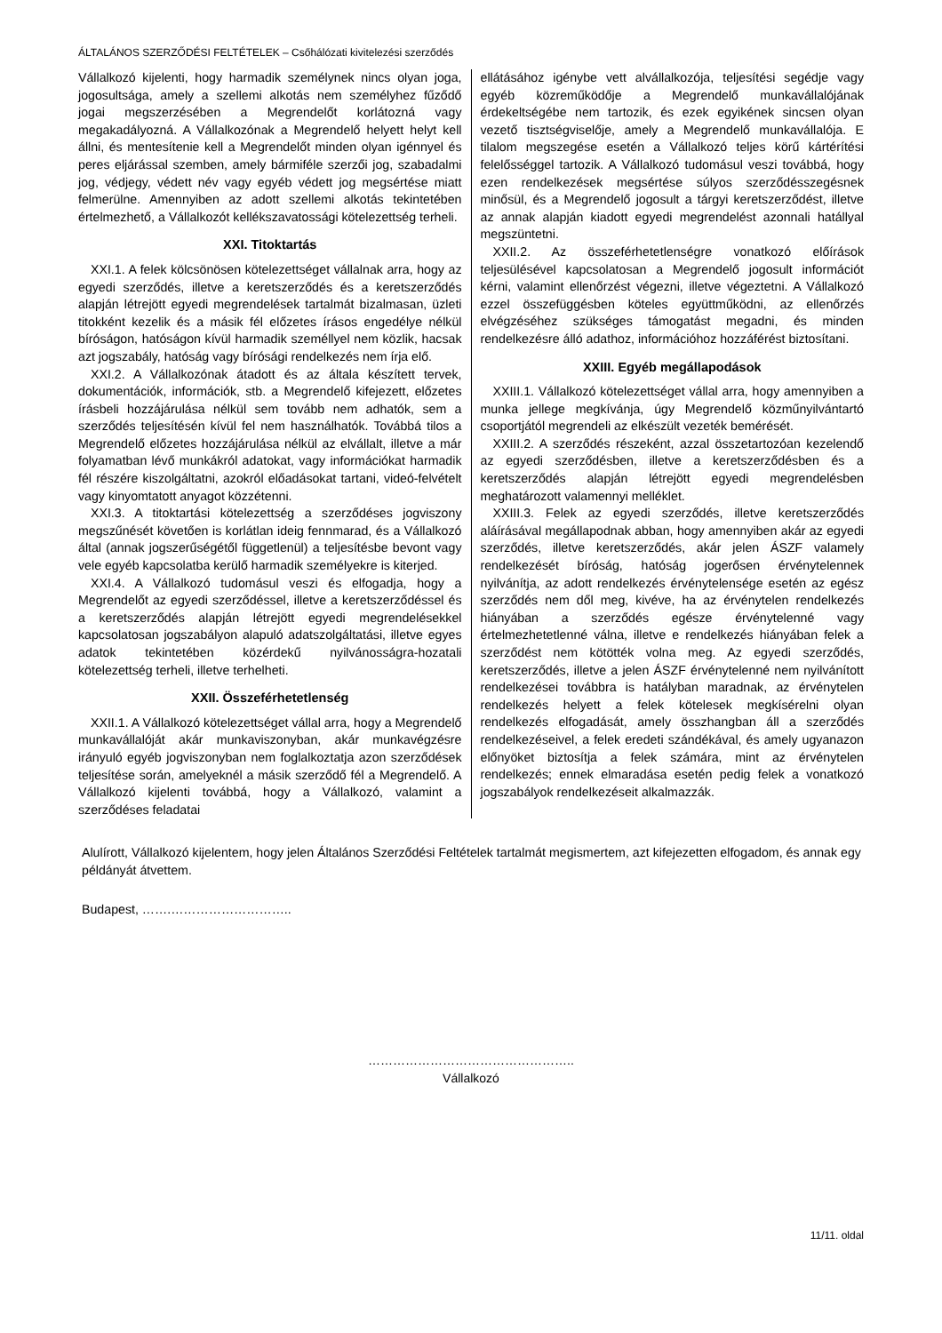ÁLTALÁNOS SZERZŐDÉSI FELTÉTELEK – Csőhálózati kivitelezési szerződés
Vállalkozó kijelenti, hogy harmadik személynek nincs olyan joga, jogosultsága, amely a szellemi alkotás nem személyhez fűződő jogai megszerzésében a Megrendelőt korlátozná vagy megakadályozná. A Vállalkozónak a Megrendelő helyett helyt kell állni, és mentesítenie kell a Megrendelőt minden olyan igénnyel és peres eljárással szemben, amely bármiféle szerzői jog, szabadalmi jog, védjegy, védett név vagy egyéb védett jog megsértése miatt felmerülne. Amennyiben az adott szellemi alkotás tekintetében értelmezhető, a Vállalkozót kellékszavatossági kötelezettség terheli.
XXI. Titoktartás
XXI.1. A felek kölcsönösen kötelezettséget vállalnak arra, hogy az egyedi szerződés, illetve a keretszerződés és a keretszerződés alapján létrejött egyedi megrendelések tartalmát bizalmasan, üzleti titokként kezelik és a másik fél előzetes írásos engedélye nélkül bíróságon, hatóságon kívül harmadik személlyel nem közlik, hacsak azt jogszabály, hatóság vagy bírósági rendelkezés nem írja elő.
XXI.2. A Vállalkozónak átadott és az általa készített tervek, dokumentációk, információk, stb. a Megrendelő kifejezett, előzetes írásbeli hozzájárulása nélkül sem tovább nem adhatók, sem a szerződés teljesítésén kívül fel nem használhatók. Továbbá tilos a Megrendelő előzetes hozzájárulása nélkül az elvállalt, illetve a már folyamatban lévő munkákról adatokat, vagy információkat harmadik fél részére kiszolgáltatni, azokról előadásokat tartani, videó-felvételt vagy kinyomtatott anyagot közzétenni.
XXI.3. A titoktartási kötelezettség a szerződéses jogviszony megszűnését követően is korlátlan ideig fennmarad, és a Vállalkozó által (annak jogszerűségétől függetlenül) a teljesítésbe bevont vagy vele egyéb kapcsolatba kerülő harmadik személyekre is kiterjed.
XXI.4. A Vállalkozó tudomásul veszi és elfogadja, hogy a Megrendelőt az egyedi szerződéssel, illetve a keretszerződéssel és a keretszerződés alapján létrejött egyedi megrendelésekkel kapcsolatosan jogszabályon alapuló adatszolgáltatási, illetve egyes adatok tekintetében közérdekű nyilvánosságra-hozatali kötelezettség terheli, illetve terhelheti.
XXII. Összeférhetetlenség
XXII.1. A Vállalkozó kötelezettséget vállal arra, hogy a Megrendelő munkavállalóját akár munkaviszonyban, akár munkavégzésre irányuló egyéb jogviszonyban nem foglalkoztatja azon szerződések teljesítése során, amelyeknél a másik szerződő fél a Megrendelő. A Vállalkozó kijelenti továbbá, hogy a Vállalkozó, valamint a szerződéses feladatai
ellátásához igénybe vett alvállalkozója, teljesítési segédje vagy egyéb közreműködője a Megrendelő munkavállalójának érdekeltségébe nem tartozik, és ezek egyikének sincsen olyan vezető tisztségviselője, amely a Megrendelő munkavállalója. E tilalom megszegése esetén a Vállalkozó teljes körű kártérítési felelősséggel tartozik. A Vállalkozó tudomásul veszi továbbá, hogy ezen rendelkezések megsértése súlyos szerződésszegésnek minősül, és a Megrendelő jogosult a tárgyi keretszerződést, illetve az annak alapján kiadott egyedi megrendelést azonnali hatállyal megszüntetni.
XXII.2. Az összeférhetetlenségre vonatkozó előírások teljesülésével kapcsolatosan a Megrendelő jogosult információt kérni, valamint ellenőrzést végezni, illetve végeztetni. A Vállalkozó ezzel összefüggésben köteles együttműködni, az ellenőrzés elvégzéséhez szükséges támogatást megadni, és minden rendelkezésre álló adathoz, információhoz hozzáférést biztosítani.
XXIII. Egyéb megállapodások
XXIII.1. Vállalkozó kötelezettséget vállal arra, hogy amennyiben a munka jellege megkívánja, úgy Megrendelő közműnyilvántartó csoportjától megrendeli az elkészült vezeték bemérését.
XXIII.2. A szerződés részeként, azzal összetartozóan kezelendő az egyedi szerződésben, illetve a keretszerződésben és a keretszerződés alapján létrejött egyedi megrendelésben meghatározott valamennyi melléklet.
XXIII.3. Felek az egyedi szerződés, illetve keretszerződés aláírásával megállapodnak abban, hogy amennyiben akár az egyedi szerződés, illetve keretszerződés, akár jelen ÁSZF valamely rendelkezését bíróság, hatóság jogerősen érvénytelennek nyilvánítja, az adott rendelkezés érvénytelensége esetén az egész szerződés nem dől meg, kivéve, ha az érvénytelen rendelkezés hiányában a szerződés egésze érvénytelenné vagy értelmezhetetlenné válna, illetve e rendelkezés hiányában felek a szerződést nem kötötték volna meg. Az egyedi szerződés, keretszerződés, illetve a jelen ÁSZF érvénytelenné nem nyilvánított rendelkezései továbbra is hatályban maradnak, az érvénytelen rendelkezés helyett a felek kötelesek megkísérelni olyan rendelkezés elfogadását, amely összhangban áll a szerződés rendelkezéseivel, a felek eredeti szándékával, és amely ugyanazon előnyöket biztosítja a felek számára, mint az érvénytelen rendelkezés; ennek elmaradása esetén pedig felek a vonatkozó jogszabályok rendelkezéseit alkalmazzák.
Alulírott, Vállalkozó kijelentem, hogy jelen Általános Szerződési Feltételek tartalmát megismertem, azt kifejezetten elfogadom, és annak egy példányát átvettem.
Budapest, …….………………………..
…………………………………………..
Vállalkozó
11/11. oldal